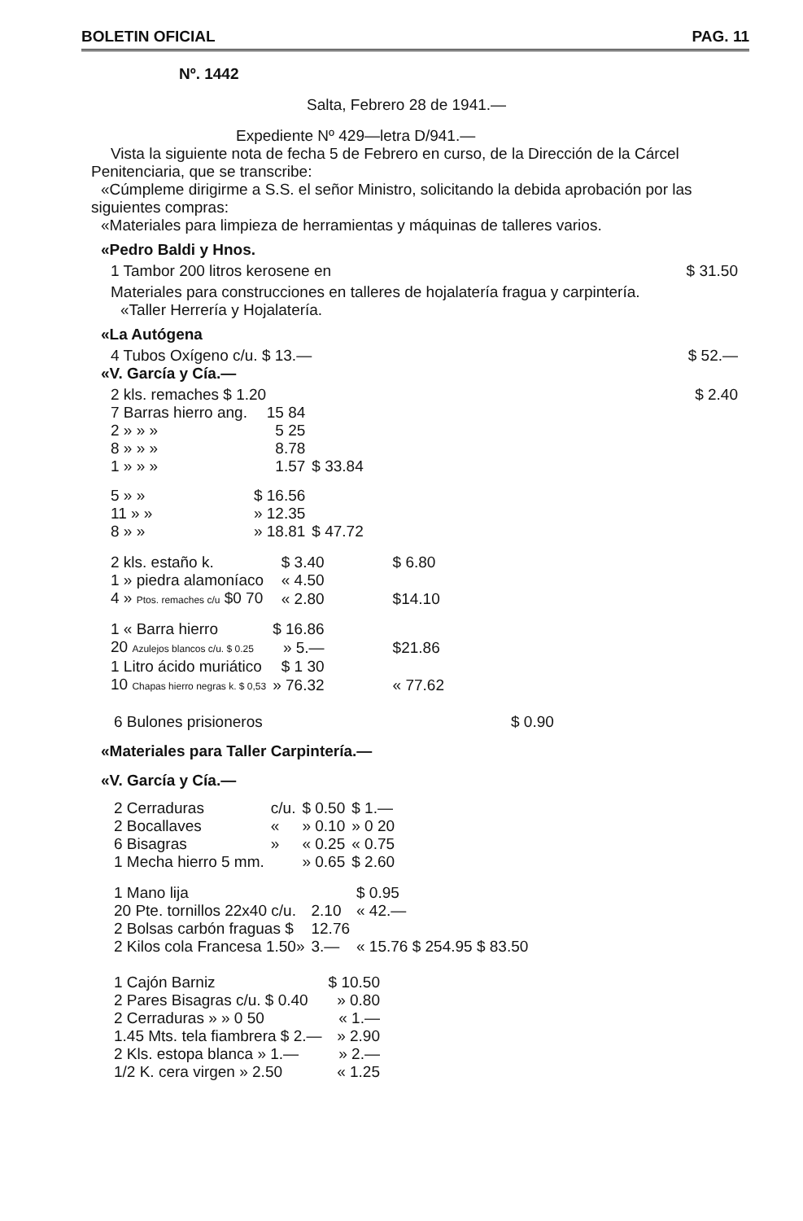BOLETIN OFICIAL PAG. 11
Nº. 1442
Salta, Febrero 28 de 1941.—
Expediente Nº 429—letra D/941.—
Vista la siguiente nota de fecha 5 de Febrero en curso, de la Dirección de la Cárcel Penitenciaria, que se transcribe:
«Cúmpleme dirigirme a S.S. el señor Ministro, solicitando la debida aprobación por las siguientes compras:
«Materiales para limpieza de herramientas y máquinas de talleres varios.
«Pedro Baldi y Hnos.
1 Tambor 200 litros kerosene en $ 31.50
Materiales para construcciones en talleres de hojalatería fragua y carpintería.
«Taller Herrería y Hojalatería.
«La Autógena
4 Tubos Oxígeno c/u. $ 13.— $ 52.—
«V. García y Cía.—
2 kls. remaches $ 1.20 $ 2.40
| 7 Barras hierro ang. | 15 84 | |
| 2 » » » | 5 25 | |
| 8 » » » | 8.78 | |
| 1 » » » | 1.57 | $ 33.84 |
| 5 » » | $ 16.56 | |
| 11 » » | » 12.35 | |
| 8 » » | » 18.81 | $ 47.72 |
| 2 kls. estaño k. | $ 3.40 | $ 6.80 |
| 1 » piedra alamoníaco | « 4.50 | |
| 4 » Ptos. remaches c/u $0 70 | « 2.80 | $14.10 |
| 1 « Barra hierro | $ 16.86 | |
| 20 Azulejos blancos c/u. $ 0.25 | » 5.— | $21.86 |
| 1 Litro ácido muriático | $ 1 30 | |
| 10 Chapas hierro negras k. $ 0,53 | » 76.32 | « 77.62 |
6 Bulones prisioneros $ 0.90
«Materiales para Taller Carpintería.—
«V. García y Cía.—
| 2 Cerraduras | c/u. | $ 0.50 | $ 1.— |
| 2 Bocallaves | « | » 0.10 | » 0 20 |
| 6 Bisagras | » | « 0.25 | « 0.75 |
| 1 Mecha hierro 5 mm. | | » 0.65 | $ 2.60 |
| 1 Mano lija | | $ 0.95 |
| 20 Pte. tornillos 22x40 c/u. | 2.10 | « 42.— |
| 2 Bolsas carbón fraguas $ | 12.76 | |
| 2 Kilos cola Francesa 1.50» | 3.— | « 15.76 $ 254.95 $ 83.50 |
| 1 Cajón Barniz | $ 10.50 |
| 2 Pares Bisagras c/u. $ 0.40 | » 0.80 |
| 2 Cerraduras » » 0 50 | « 1.— |
| 1.45 Mts. tela fiambrera $ 2.— | » 2.90 |
| 2 Kls. estopa blanca » 1.— | » 2.— |
| 1/2 K. cera virgen » 2.50 | « 1.25 |